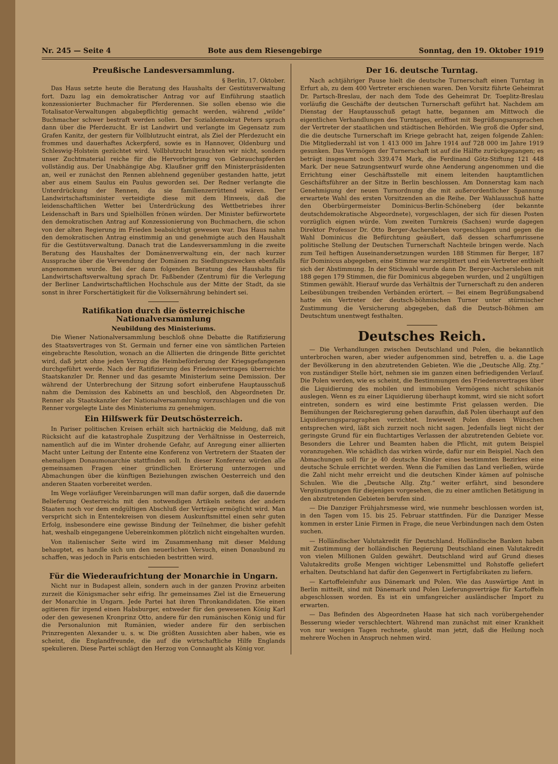Nr. 245 — Seite 4 Bote aus dem Riesengebirge Sonntag, den 19. Oktober 1919
Preußische Landesversammlung.
§ Berlin, 17. Oktober.
Das Haus setzte heute die Beratung des Haushalts der Gestütsverwaltung fort. Dazu lag ein demokratischer Antrag vor auf Einführung staatlich konzessionierter Buchmacher für Pferderennen. Sie sollen ebenso wie die Totalisator-Verwaltungen abgabepflichtig gemacht werden, während „wilde“ Buchmacher schwer bestraft werden sollen. Der Sozialdemokrat Peters sprach dann über die Pferdezucht. Er ist Landwirt und verlangte im Gegensatz zum Grafen Kanitz, der gestern für Vollblutzucht eintrat, als Ziel der Pferdezucht ein frommes und dauerhaftes Ackerpferd, sowie es in Hannover, Oldenburg und Schleswig-Holstein gezüchtet wird. Vollblutzucht brauchten wir nicht, sondern unser Zuchtmaterial reiche für die Hervorbringung von Gebrauchspferden vollständig aus. Der Unabhängige Abg. Klaußner griff den Ministerpräsidenten an, weil er zunächst den Rennen ablehnend gegenüber gestanden hatte, jetzt aber aus einem Saulus ein Paulus geworden sei. Der Redner verlangte die Unterdrückung der Rennen, da sie familienzerrüttend wären. Der Landwirtschaftsminister verteidigte diese mit dem Hinweis, daß die leidenschaftlichen Wetter bei Unterdrückung des Wettbetriebes ihrer Leidenschaft in Bars und Spielhöllen frönen würden. Der Minister befürwortete den demokratischen Antrag auf Konzessionierung von Buchmachern, die schon von der alten Regierung im Frieden beabsichtigt gewesen war. Das Haus nahm den demokratischen Antrag einstimmig an und genehmigte auch den Haushalt für die Gestütsverwaltung. Danach trat die Landesversammlung in die zweite Beratung des Haushaltes der Domänenverwaltung ein, der nach kurzer Aussprache über die Verwendung der Domänen zu Siedlungszwecken ebenfalls angenommen wurde. Bei der dann folgenden Beratung des Haushalts für Landwirtschaftsverwaltung sprach Dr. Faßbender (Zentrum) für die Verlegung der Berliner Landwirtschaftlichen Hochschule aus der Mitte der Stadt, da sie sonst in ihrer Forschertätigkeit für die Volksernährung behindert sei.
Ratifikation durch die österreichische Nationalversammlung
Neubildung des Ministeriums.
Die Wiener Nationalversammlung beschloß ohne Debatte die Ratifizierung des Staatsvertrages von St. Germain und ferner eine von sämtlichen Parteien eingebrachte Resolution, wonach an die Alliierten die dringende Bitte gerichtet wird, daß jetzt ohne jeden Verzug die Heimbeförderung der Kriegsgefangenen durchgeführt werde. Nach der Ratifizierung des Friedensvertrages überreichte Staatskanzler Dr. Renner und das gesamte Ministerium seine Demission. Der während der Unterbrechung der Sitzung sofort einberufene Hauptausschuß nahm die Demission des Kabinetts an und beschloß, den Abgeordneten Dr. Renner als Staatskanzler der Nationalversammlung vorzuschlagen und die von Renner vorgelegte Liste des Ministeriums zu genehmigen.
Ein Hilfswerk für Deutschösterreich.
In Pariser politischen Kreisen erhält sich hartnäckig die Meldung, daß mit Rücksicht auf die katastrophale Zuspitzung der Verhältnisse in Oesterreich, namentlich auf die im Winter drohende Gefahr, auf Anregung einer alliierten Macht unter Leitung der Entente eine Konferenz von Vertretern der Staaten der ehemaligen Donaumonarchie stattfinden soll. In dieser Konferenz würden alle gemeinsamen Fragen einer gründlichen Erörterung unterzogen und Abmachungen über die künftigen Beziehungen zwischen Oesterreich und den anderen Staaten vorbereitet werden.
Im Wege vorläufiger Vereinbarungen will man dafür sorgen, daß die dauernde Belieferung Oesterreichs mit den notwendigen Artikeln seitens der andern Staaten noch vor dem endgültigen Abschluß der Verträge ermöglicht wird. Man verspricht sich in Ententekreisen von diesem Auskunftsmittel einen sehr guten Erfolg, insbesondere eine gewisse Bindung der Teilnehmer, die bisher gefehlt hat, weshalb eingegangene Uebereinkommen plötzlich nicht eingehalten wurden.
Von italienischer Seite wird im Zusammenhang mit dieser Meldung behauptet, es handle sich um den neuerlichen Versuch, einen Donaubund zu schaffen, was jedoch in Paris entschieden bestritten wird.
Für die Wiederaufrichtung der Monarchie in Ungarn.
Nicht nur in Budapest allein, sondern auch in der ganzen Provinz arbeiten zurzeit die Königsmacher sehr eifrig. Ihr gemeinsames Ziel ist die Erneuerung der Monarchie in Ungarn. Jede Partei hat ihren Thronkandidaten. Die einen agitieren für irgend einen Habsburger, entweder für den gewesenen König Karl oder den gewesenen Kronprinz Otto, andere für den rumänischen König und für die Personalunion mit Rumänien, wieder andere für den serbischen Prinzregenten Alexander u. s. w. Die größten Aussichten aber haben, wie es scheint, die Englandfreunde, die auf die wirtschaftliche Hilfe Englands spekulieren. Diese Partei schlägt den Herzog von Connaught als König vor.
Der 16. deutsche Turntag.
Nach achtjähriger Pause hielt die deutsche Turnerschaft einen Turntag in Erfurt ab, zu dem 400 Vertreter erschienen waren. Den Vorsitz führte Geheimrat Dr. Partsch-Breslau, der nach dem Tode des Geheimrat Dr. Toeplitz-Breslau vorläufig die Geschäfte der deutschen Turnerschaft geführt hat. Nachdem am Dienstag der Hauptausschuß getagt hatte, begannen am Mittwoch die eigentlichen Verhandlungen des Turntages, eröffnet mit Begrüßungsansprachen der Vertreter der staatlichen und städtischen Behörden. Wie groß die Opfer sind, die die deutsche Turnerschaft im Kriege gebracht hat, zeigen folgende Zahlen: Die Mitgliederzahl ist von 1 413 000 im Jahre 1914 auf 728 000 im Jahre 1919 gesunken. Das Vermögen der Turnerschaft ist auf die Hälfte zurückgegangen; es beträgt insgesamt noch 339.474 Mark, die Ferdinand Götz-Stiftung 121 448 Mark. Der neue Satzungsentwurf wurde ohne Aenderung angenommen und die Errichtung einer Geschäftsstelle mit einem leitenden hauptamtlichen Geschäftsführer an der Sitze in Berlin beschlossen. Am Donnerstag kam nach Genehmigung der neuen Turnordnung die mit außerordentlicher Spannung erwartete Wahl des ersten Vorsitzenden an die Reihe. Der Wahlausschuß hatte den Oberbürgermeister Dominicus-Berlin-Schöneberg (der bekannte deutschdemokratische Abgeordnete), vorgeschlagen, der sich für diesen Posten vorzüglich eignen würde. Vom zweiten Turnkreis (Sachsen) wurde dagegen Direktor Professor Dr. Otto Berger-Aschersleben vorgeschlagen und gegen die Wahl Dominicus die Befürchtung geäußert, daß dessen scharfumrissene politische Stellung der Deutschen Turnerschaft Nachteile bringen werde. Nach zum Teil heftigen Auseinandersetzungen wurden 188 Stimmen für Berger, 187 für Dominicus abgegeben, eine Stimme war zersplittert und ein Vertreter enthielt sich der Abstimmung. In der Stichwahl wurde dann Dr. Berger-Aschersleben mit 188 gegen 179 Stimmen, die für Dominicus abgegeben wurden, und 2 ungültigen Stimmen gewählt. Hierauf wurde das Verhältnis der Turnerschaft zu den anderen Leibesübungen treibenden Verbänden erörtert. — Bei einem Begrüßungsabend hatte ein Vertreter der deutsch-böhmischen Turner unter stürmischer Zustimmung die Versicherung abgegeben, daß die Deutsch-Böhmen am Deutschtum unentwegt festhalten.
Deutsches Reich.
— Die Verhandlungen zwischen Deutschland und Polen, die bekanntlich unterbrochen waren, aber wieder aufgenommen sind, betreffen u. a. die Lage der Bevölkerung in den abzutretenden Gebieten. Wie die „Deutsche Allg. Ztg.“ von zuständiger Stelle hört, nehmen sie im ganzen einen befriedigenden Verlauf. Die Polen werden, wie es scheint, die Bestimmungen des Friedensvertrages über die Liquidierung des mobilen und immobilen Vermögens nicht schikanös auslegen. Wenn es zu einer Liquidierung überhaupt kommt, wird sie nicht sofort eintreten, sondern es wird eine bestimmte Frist gelassen werden. Die Bemühungen der Reichsregierung gehen daraufhin, daß Polen überhaupt auf den Liquidierungsparagraphen verzichtet. Inwieweit Polen diesen Wünschen entsprechen wird, läßt sich zurzeit noch nicht sagen. Jedenfalls liegt nicht der geringste Grund für ein fluchtartiges Verlassen der abzutretenden Gebiete vor. Besonders die Lehrer und Beamten haben die Pflicht, mit gutem Beispiel voranzugehen. Wie schädlich das wirken würde, dafür nur ein Beispiel. Nach den Abmachungen soll für je 40 deutsche Kinder eines bestimmten Bezirkes eine deutsche Schule errichtet werden. Wenn die Familien das Land verließen, würde die Zahl nicht mehr erreicht und die deutschen Kinder kämen auf polnische Schulen. Wie die „Deutsche Allg. Ztg.“ weiter erfährt, sind besondere Vergünstigungen für diejenigen vorgesehen, die zu einer amtlichen Betätigung in den abzutretenden Gebieten berufen sind.
— Die Danziger Frühjahrsmesse wird, wie nunmehr beschlossen worden ist, in den Tagen vom 15. bis 25. Februar stattfinden. Für die Danziger Messe kommen in erster Linie Firmen in Frage, die neue Verbindungen nach dem Osten suchen.
— Holländischer Valutakredit für Deutschland. Holländische Banken haben mit Zustimmung der holländischen Regierung Deutschland einen Valutakredit von vielen Millionen Gulden gewährt. Deutschland wird auf Grund dieses Valutakredits große Mengen wichtiger Lebensmittel und Rohstoffe geliefert erhalten. Deutschland hat dafür den Gegenwert in Fertigfabrikaten zu liefern.
— Kartoffeleinfuhr aus Dänemark und Polen. Wie das Auswärtige Amt in Berlin mitteilt, sind mit Dänemark und Polen Lieferungsverträge für Kartoffeln abgeschlossen worden. Es ist ein umfangreicher ausländischer Import zu erwarten.
— Das Befinden des Abgeordneten Haase hat sich nach vorübergehender Besserung wieder verschlechtert. Während man zunächst mit einer Krankheit von nur wenigen Tagen rechnete, glaubt man jetzt, daß die Heilung noch mehrere Wochen in Anspruch nehmen wird.